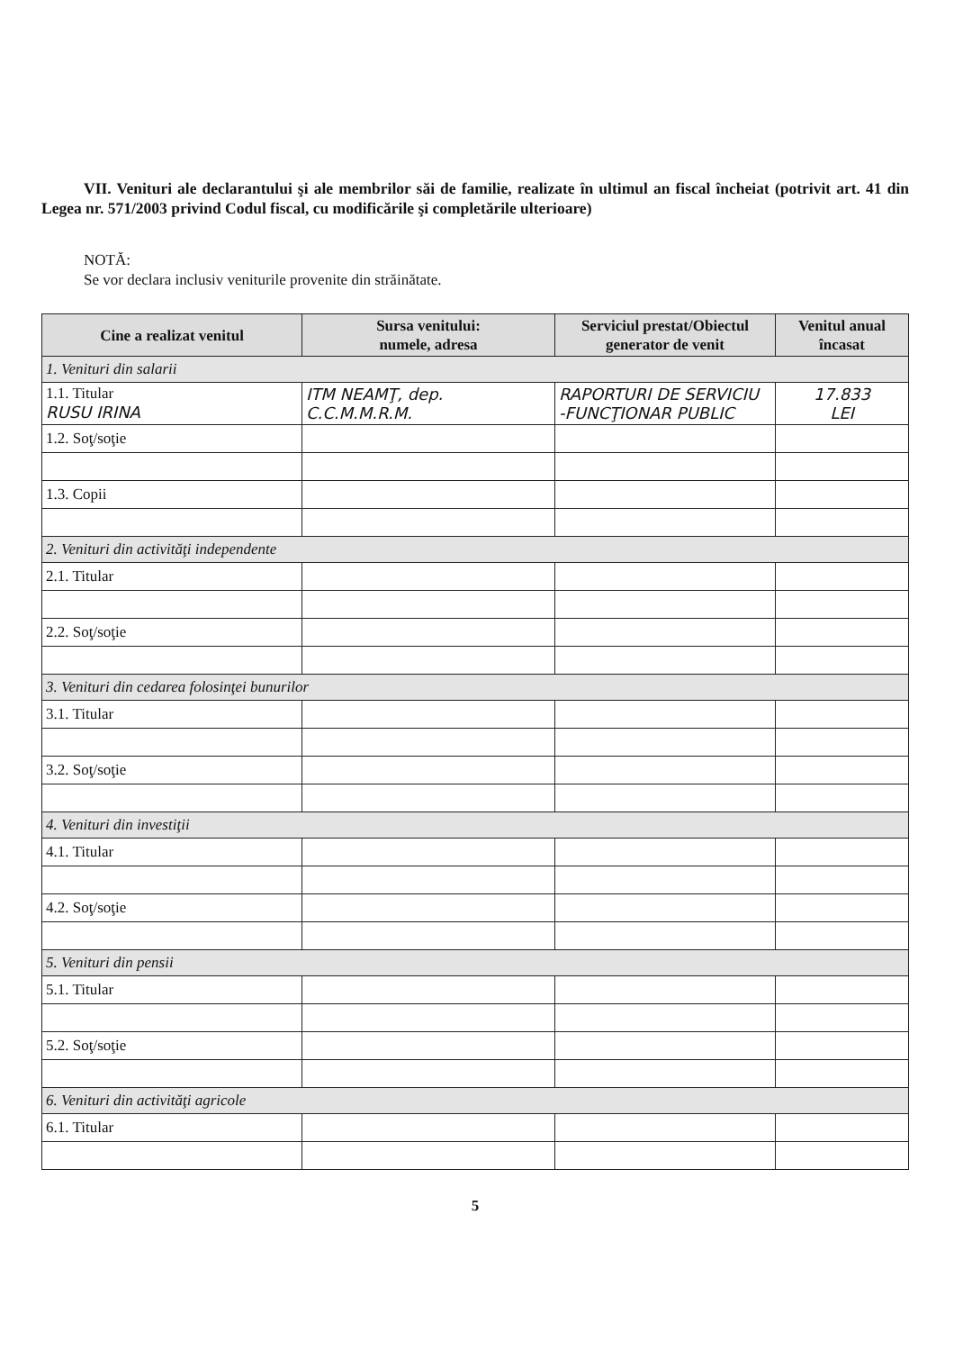VII. Venituri ale declarantului şi ale membrilor săi de familie, realizate în ultimul an fiscal încheiat (potrivit art. 41 din Legea nr. 571/2003 privind Codul fiscal, cu modificările şi completările ulterioare)
NOTĂ:
Se vor declara inclusiv veniturile provenite din străinătate.
| Cine a realizat venitul | Sursa venitului: numele, adresa | Serviciul prestat/Obiectul generator de venit | Venitul anual încasat |
| --- | --- | --- | --- |
| 1. Venituri din salarii | | | |
| 1.1. Titular RUSU IRINA | ITM NEAMŢ, dep. C.C.M.M.R.M. | RAPORTURI DE SERVICIU -FUNCŢIONAR PUBLIC | 17.833 LEI |
| 1.2. Soţ/soţie | | | |
| 1.3. Copii | | | |
| 2. Venituri din activităţi independente | | | |
| 2.1. Titular | | | |
| 2.2. Soţ/soţie | | | |
| 3. Venituri din cedarea folosinţei bunurilor | | | |
| 3.1. Titular | | | |
| 3.2. Soţ/soţie | | | |
| 4. Venituri din investiţii | | | |
| 4.1. Titular | | | |
| 4.2. Soţ/soţie | | | |
| 5. Venituri din pensii | | | |
| 5.1. Titular | | | |
| 5.2. Soţ/soţie | | | |
| 6. Venituri din activităţi agricole | | | |
| 6.1. Titular | | | |
5